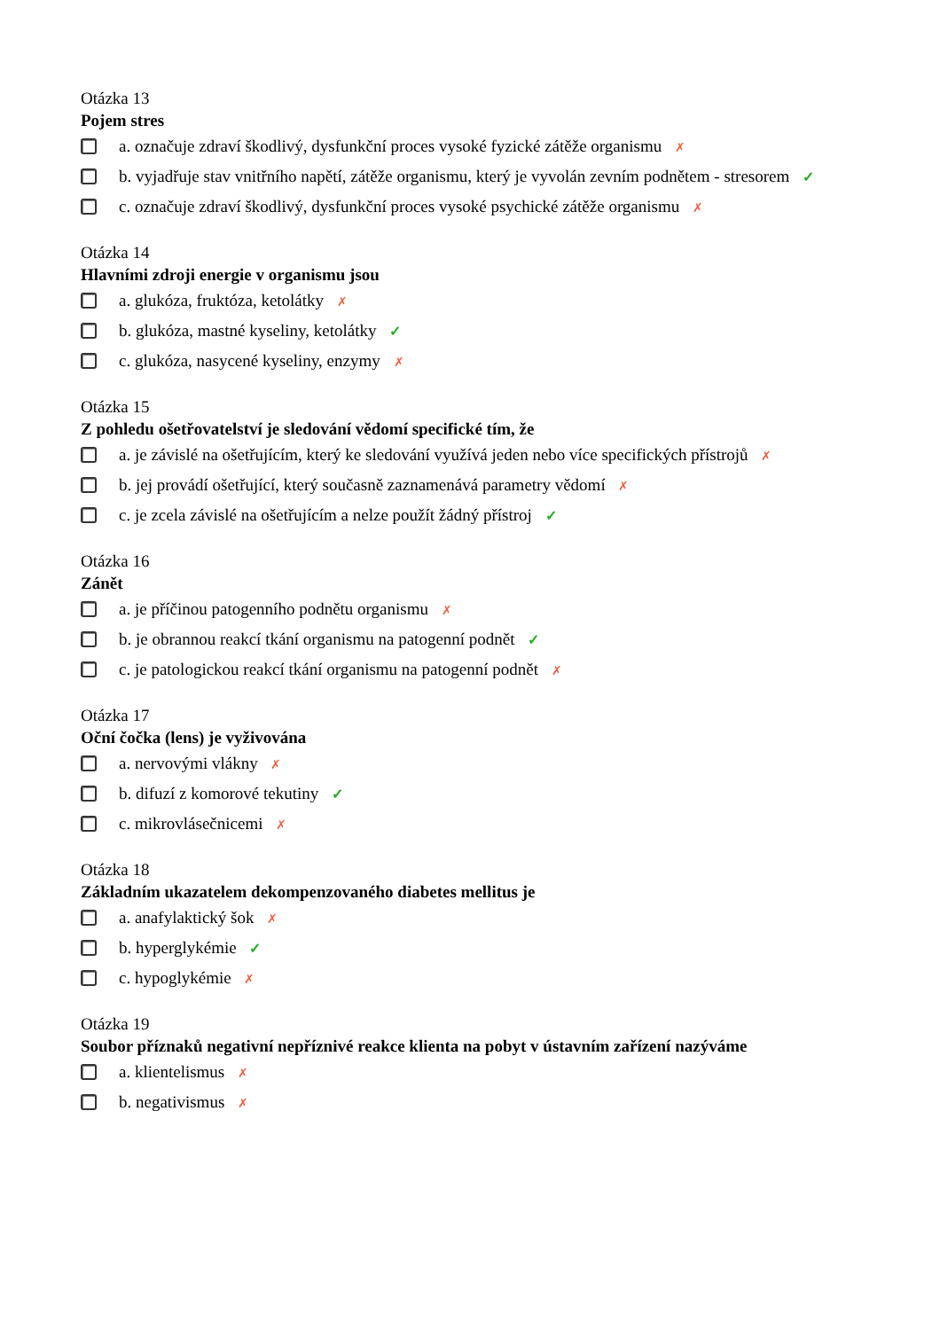Otázka 13
Pojem stres
a. označuje zdraví škodlivý, dysfunkční proces vysoké fyzické zátěže organismu ✗
b. vyjadřuje stav vnitřního napětí, zátěže organismu, který je vyvolán zevním podnětem - stresorem ✓
c. označuje zdraví škodlivý, dysfunkční proces vysoké psychické zátěže organismu ✗
Otázka 14
Hlavními zdroji energie v organismu jsou
a. glukóza, fruktóza, ketolátky ✗
b. glukóza, mastné kyseliny, ketolátky ✓
c. glukóza, nasycené kyseliny, enzymy ✗
Otázka 15
Z pohledu ošetřovatelství je sledování vědomí specifické tím, že
a. je závislé na ošetřujícím, který ke sledování využívá jeden nebo více specifických přístrojů ✗
b. jej provádí ošetřující, který současně zaznamenává parametry vědomí ✗
c. je zcela závislé na ošetřujícím a nelze použít žádný přístroj ✓
Otázka 16
Zánět
a. je příčinou patogenního podnětu organismu ✗
b. je obrannou reakcí tkání organismu na patogenní podnět ✓
c. je patologickou reakcí tkání organismu na patogenní podnět ✗
Otázka 17
Oční čočka (lens) je vyživována
a. nervovými vlákny ✗
b. difuzí z komorové tekutiny ✓
c. mikrovlásečnicemi ✗
Otázka 18
Základním ukazatelem dekompenzovaného diabetes mellitus je
a. anafylaktický šok ✗
b. hyperglykémie ✓
c. hypoglykémie ✗
Otázka 19
Soubor příznaků negativní nepříznivé reakce klienta na pobyt v ústavním zařízení nazýváme
a. klientelismus ✗
b. negativismus ✗